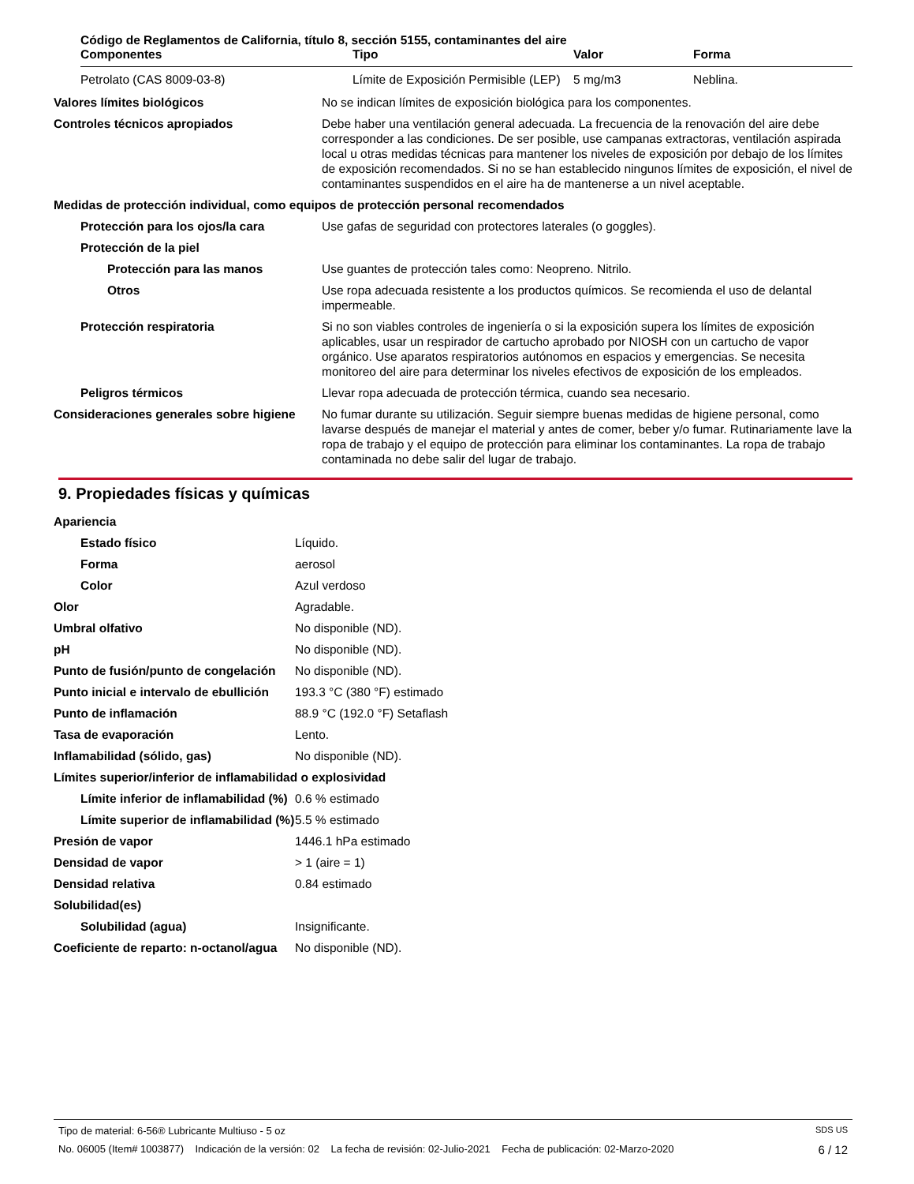Código de Reglamentos de California, título 8, sección 5155, contaminantes del aire
| Componentes | Tipo | Valor | Forma |
| --- | --- | --- | --- |
| Petrolato (CAS 8009-03-8) | Límite de Exposición Permisible (LEP) | 5 mg/m3 | Neblina. |
| Valores límites biológicos | No se indican límites de exposición biológica para los componentes. |
| Controles técnicos apropiados | Debe haber una ventilación general adecuada. La frecuencia de la renovación del aire debe corresponder a las condiciones. De ser posible, use campanas extractoras, ventilación aspirada local u otras medidas técnicas para mantener los niveles de exposición por debajo de los límites de exposición recomendados. Si no se han establecido ningunos límites de exposición, el nivel de contaminantes suspendidos en el aire ha de mantenerse a un nivel aceptable. |
| Medidas de protección individual, como equipos de protección personal recomendados | |
| Protección para los ojos/la cara | Use gafas de seguridad con protectores laterales (o goggles). |
| Protección de la piel | |
| Protección para las manos | Use guantes de protección tales como: Neopreno. Nitrilo. |
| Otros | Use ropa adecuada resistente a los productos químicos. Se recomienda el uso de delantal impermeable. |
| Protección respiratoria | Si no son viables controles de ingeniería o si la exposición supera los límites de exposición aplicables, usar un respirador de cartucho aprobado por NIOSH con un cartucho de vapor orgánico. Use aparatos respiratorios autónomos en espacios y emergencias. Se necesita monitoreo del aire para determinar los niveles efectivos de exposición de los empleados. |
| Peligros térmicos | Llevar ropa adecuada de protección térmica, cuando sea necesario. |
| Consideraciones generales sobre higiene | No fumar durante su utilización. Seguir siempre buenas medidas de higiene personal, como lavarse después de manejar el material y antes de comer, beber y/o fumar. Rutinariamente lave la ropa de trabajo y el equipo de protección para eliminar los contaminantes. La ropa de trabajo contaminada no debe salir del lugar de trabajo. |
9. Propiedades físicas y químicas
| Apariencia | |
| Estado físico | Líquido. |
| Forma | aerosol |
| Color | Azul verdoso |
| Olor | Agradable. |
| Umbral olfativo | No disponible (ND). |
| pH | No disponible (ND). |
| Punto de fusión/punto de congelación | No disponible (ND). |
| Punto inicial e intervalo de ebullición | 193.3 °C (380 °F) estimado |
| Punto de inflamación | 88.9 °C (192.0 °F) Setaflash |
| Tasa de evaporación | Lento. |
| Inflamabilidad (sólido, gas) | No disponible (ND). |
| Límites superior/inferior de inflamabilidad o explosividad | |
| Límite inferior de inflamabilidad (%) | 0.6 % estimado |
| Límite superior de inflamabilidad (%) | 5.5 % estimado |
| Presión de vapor | 1446.1 hPa estimado |
| Densidad de vapor | > 1 (aire = 1) |
| Densidad relativa | 0.84 estimado |
| Solubilidad(es) | |
| Solubilidad (agua) | Insignificante. |
| Coeficiente de reparto: n-octanol/agua | No disponible (ND). |
Tipo de material: 6-56® Lubricante Multiuso - 5 oz SDS US
No. 06005 (Item# 1003877) Indicación de la versión: 02 La fecha de revisión: 02-Julio-2021 Fecha de publicación: 02-Marzo-2020 6 / 12